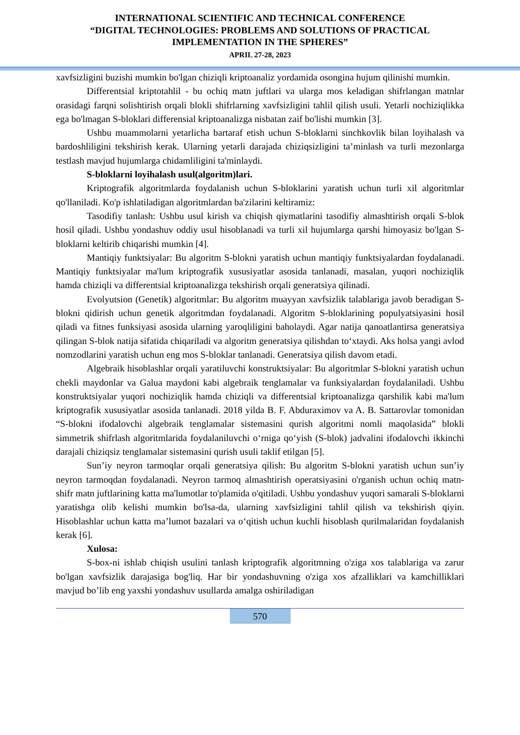INTERNATIONAL SCIENTIFIC AND TECHNICAL CONFERENCE
“DIGITAL TECHNOLOGIES: PROBLEMS AND SOLUTIONS OF PRACTICAL
IMPLEMENTATION IN THE SPHERES”
APRIL 27-28, 2023
xavfsizligini buzishi mumkin bo'lgan chiziqli kriptoanaliz yordamida osongina hujum qilinishi mumkin.
Differentsial kriptotahlil - bu ochiq matn juftlari va ularga mos keladigan shifrlangan matnlar orasidagi farqni solishtirish orqali blokli shifrlarning xavfsizligini tahlil qilish usuli. Yetarli nochiziqlikka ega bo'lmagan S-bloklari differensial kriptoanalizga nisbatan zaif bo'lishi mumkin [3].
Ushbu muammolarni yetarlicha bartaraf etish uchun S-bloklarni sinchkovlik bilan loyihalash va bardoshliligini tekshirish kerak. Ularning yetarli darajada chiziqsizligini ta’minlash va turli mezonlarga testlash mavjud hujumlarga chidamliligini ta'minlaydi.
S-bloklarni loyihalash usul(algoritm)lari.
Kriptografik algoritmlarda foydalanish uchun S-bloklarini yaratish uchun turli xil algoritmlar qo'llaniladi. Ko'p ishlatiladigan algoritmlardan ba'zilarini keltiramiz:
Tasodifiy tanlash: Ushbu usul kirish va chiqish qiymatlarini tasodifiy almashtirish orqali S-blok hosil qiladi. Ushbu yondashuv oddiy usul hisoblanadi va turli xil hujumlarga qarshi himoyasiz bo'lgan S-bloklarni keltirib chiqarishi mumkin [4].
Mantiqiy funktsiyalar: Bu algoritm S-blokni yaratish uchun mantiqiy funktsiyalardan foydalanadi. Mantiqiy funktsiyalar ma'lum kriptografik xususiyatlar asosida tanlanadi, masalan, yuqori nochiziqlik hamda chiziqli va differentsial kriptoanalizga tekshirish orqali generatsiya qilinadi.
Evolyutsion (Genetik) algoritmlar: Bu algoritm muayyan xavfsizlik talablariga javob beradigan S-blokni qidirish uchun genetik algoritmdan foydalanadi. Algoritm S-bloklarining populyatsiyasini hosil qiladi va fitnes funksiyasi asosida ularning yaroqliligini baholaydi. Agar natija qanoatlantirsa generatsiya qilingan S-blok natija sifatida chiqariladi va algoritm generatsiya qilishdan to‘xtaydi. Aks holsa yangi avlod nomzodlarini yaratish uchun eng mos S-bloklar tanlanadi. Generatsiya qilish davom etadi.
Algebraik hisoblashlar orqali yaratiluvchi konstruktsiyalar: Bu algoritmlar S-blokni yaratish uchun chekli maydonlar va Galua maydoni kabi algebraik tenglamalar va funksiyalardan foydalaniladi. Ushbu konstruktsiyalar yuqori nochiziqlik hamda chiziqli va differentsial kriptoanalizga qarshilik kabi ma'lum kriptografik xususiyatlar asosida tanlanadi. 2018 yilda B. F. Abduraximov va A. B. Sattarovlar tomonidan “S-blokni ifodalovchi algebraik tenglamalar sistemasini qurish algoritmi nomli maqolasida” blokli simmetrik shifrlash algoritmlarida foydalaniluvchi o‘rniga qo‘yish (S-blok) jadvalini ifodalovchi ikkinchi darajali chiziqsiz tenglamalar sistemasini qurish usuli taklif etilgan [5].
Sun’iy neyron tarmoqlar orqali generatsiya qilish: Bu algoritm S-blokni yaratish uchun sun’iy neyron tarmoqdan foydalanadi. Neyron tarmoq almashtirish operatsiyasini o'rganish uchun ochiq matn-shifr matn juftlarining katta ma'lumotlar to'plamida o'qitiladi. Ushbu yondashuv yuqori samarali S-bloklarni yaratishga olib kelishi mumkin bo'lsa-da, ularning xavfsizligini tahlil qilish va tekshirish qiyin. Hisoblashlar uchun katta ma’lumot bazalari va o‘qitish uchun kuchli hisoblash qurilmalaridan foydalanish kerak [6].
Xulosa:
S-box-ni ishlab chiqish usulini tanlash kriptografik algoritmning o'ziga xos talablariga va zarur bo'lgan xavfsizlik darajasiga bog'liq. Har bir yondashuvning o'ziga xos afzalliklari va kamchilliklari mavjud bo’lib eng yaxshi yondashuv usullarda amalga oshiriladigan
570